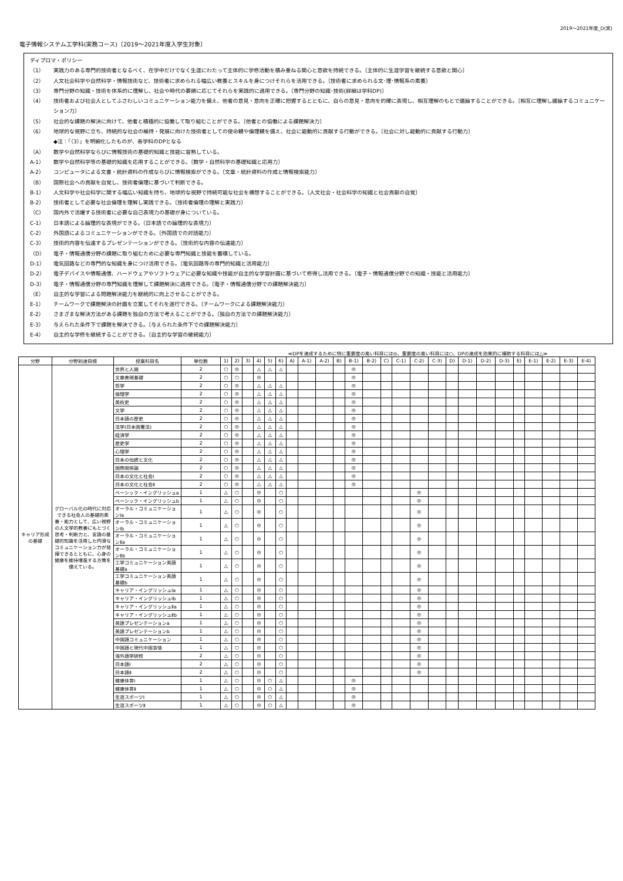2019～2021年度_D(実)
電子情報システム工学科(実務コース)〔2019～2021年度入学生対象〕
ディプロマ・ポリシー
（1） 実践力のある専門的技術者となるべく、在学中だけでなく生涯にわたって主体的に学修活動を積み重ねる関心と意欲を持続できる。〔主体的に生涯学習を継続する意欲と関心〕
（2） 人文社会科学や自然科学・情報技術など、技術者に求められる幅広い教養とスキルを身につけそれらを活用できる。〔技術者に求められる文･理･情報系の素養〕
（3） 専門分野の知識・技術を体系的に理解し、社会や時代の要請に応じてそれらを実践的に適用できる。〔専門分野の知識･技術(詳細は学科DP)〕
（4） 技術者および社会人としてふさわしいコミュニケーション能力を備え、他者の意見・意向を正確に把握するとともに、自らの意見・意向を的確に表現し、相互理解のもとで議論することができる。〔相互に理解し議論するコミュニケーション力〕
（5） 社会的な課題の解決に向けて、他者と積極的に協働して取り組むことができる。〔他者との協働による課題解決力〕
（6） 地球的な視野に立ち、持続的な社会の維持・発展に向けた技術者としての使命観や倫理観を備え、社会に能動的に貢献する行動ができる。〔社会に対し能動的に貢献する行動力〕
◆注：「（3）」を明細化したものが、各学科のDPとなる
（A） 数学や自然科学ならびに情報技術の基礎的知識と技能に習熟している。
A-1） 数学や自然科学等の基礎的知識を応用することができる。〔数学・自然科学の基礎知識と応用力〕
A-2） コンピュータによる文書・統計資料の作成ならびに情報検索ができる。〔文章・統計資料の作成と情報検索能力〕
（B） 国際社会への貢献を自覚し、技術者倫理に基づいて判断できる。
B-1） 人文科学や社会科学に関する幅広い知識を持ち、地球的な視野で持続可能な社会を構想することができる。〔人文社会・社会科学の知識と社会貢献の自覚〕
B-2） 技術者として必要な社会倫理を理解し実践できる。〔技術者倫理の理解と実践力〕
（C） 国内外で活躍する技術者に必要な自己表現力の基礎が身についている。
C-1） 日本語による論理的な表現ができる。〔日本語での論理的な表現力〕
C-2） 外国語によるコミュニケーションができる。〔外国語での対話能力〕
C-3） 技術的内容を伝達するプレゼンテーションができる。〔技術的な内容の伝達能力〕
（D） 電子・情報通信分野の課題に取り組むために必要な専門知識と技能を蓄積している。
D-1） 電気回路などの専門的な知識を身につけ活用できる。〔電気回路等の専門的知識と活用能力〕
D-2） 電子デバイスや情報通信、ハードウェアやソフトウェアに必要な知識や技能が自主的な学習計画に基づいて修得し活用できる。〔電子・情報通信分野での知識・技能と活用能力〕
D-3） 電子・情報通信分野の専門知識を理解して課題解決に適用できる。〔電子・情報通信分野での課題解決能力〕
（E） 自主的な学習による問題解決能力を継続的に向上させることができる。
E-1） チームワークで課題解決の計画を立案してそれを遂行できる。〔チームワークによる課題解決能力〕
E-2） さまざまな解決方法がある課題を独自の方法で考えることができる。〔独自の方法での課題解決能力〕
E-3） 与えられた条件下で課題を解決できる。〔与えられた条件下での課題解決能力〕
E-4） 自主的な学修を継続することができる。〔自主的な学習の継続能力〕
≪DPを達成するために特に重要度の高い科目には◎、重要度の高い科目には○、DPの達成を効果的に補助する科目には△≫
| 分野 | 分野到達目標 | 授業科目名 | 単位数 | 1) | 2) | 3) | 4) | 5) | 6) | A) | A-1) | A-2) | B) | B-1) | B-2) | C) | C-1) | C-2) | C-3) | D) | D-1) | D-2) | D-3) | E) | E-1) | E-2) | E-3) | E-4) |
| --- | --- | --- | --- | --- | --- | --- | --- | --- | --- | --- | --- | --- | --- | --- | --- | --- | --- | --- | --- | --- | --- | --- | --- | --- | --- | --- | --- | --- |
| キャリア形成の基礎 | グローバル化の時代に対応できる社会人の基礎的素養・能力として、広い視野の人文学的教養にもとづく思考・判断力と、言語の基礎的知識を活用した円滑なコミュニケーション力が発揮できるとともに、心身の健康を維持増進する方策を備えている。 | 世界と人間 | 2 | ○ | ◎ | | △ | △ | △ | | | | | ◎ | | | | | | | | | | | | | | |
| | | 文章表現基礎 | 2 | ○ | ○ | | ◎ | | | | | | | ◎ | | | | | | | | | | | | | | |
| | | 哲学 | 2 | ○ | ◎ | | △ | △ | △ | | | | | ◎ | | | | | | | | | | | | | | |
| | | 倫理学 | 2 | ○ | ◎ | | △ | △ | △ | | | | | ◎ | | | | | | | | | | | | | | |
| | | 美術史 | 2 | ○ | ◎ | | △ | △ | △ | | | | | ◎ | | | | | | | | | | | | | | |
| | | 文学 | 2 | ○ | ◎ | | △ | △ | △ | | | | | ◎ | | | | | | | | | | | | | | |
| | | 日本語の歴史 | 2 | ○ | ◎ | | △ | △ | △ | | | | | ◎ | | | | | | | | | | | | | | |
| | | 法学(日本国憲法) | 2 | ○ | ◎ | | △ | △ | △ | | | | | ◎ | | | | | | | | | | | | | | |
| | | 経済学 | 2 | ○ | ◎ | | △ | △ | △ | | | | | ◎ | | | | | | | | | | | | | | |
| | | 歴史学 | 2 | ○ | ◎ | | △ | △ | △ | | | | | ◎ | | | | | | | | | | | | | | |
| | | 心理学 | 2 | ○ | ◎ | | △ | △ | △ | | | | | ◎ | | | | | | | | | | | | | | |
| | | 日本の伝統と文化 | 2 | ○ | ◎ | | △ | △ | △ | | | | | ◎ | | | | | | | | | | | | | | |
| | | 国際関係論 | 2 | ○ | ◎ | | △ | △ | △ | | | | | ◎ | | | | | | | | | | | | | | |
| | | 日本の文化と社会Ⅰ | 2 | ○ | ◎ | | △ | △ | △ | | | | | ◎ | | | | | | | | | | | | | | |
| | | 日本の文化と社会Ⅱ | 2 | ○ | ◎ | | △ | △ | △ | | | | | ◎ | | | | | | | | | | | | | | |
| | | ベーシック・イングリッシュa | 1 | △ | ○ | | ◎ | | ○ | | | | | | | | | ◎ | | | | | | | | | | |
| | | ベーシック・イングリッシュb | 1 | △ | ○ | | ◎ | | ○ | | | | | | | | | ◎ | | | | | | | | | | |
| | | オーラル・コミュニケーションⅠa | 1 | △ | ○ | | ◎ | | ○ | | | | | | | | | ◎ | | | | | | | | | | |
| | | オーラル・コミュニケーションⅠb | 1 | △ | ○ | | ◎ | | ○ | | | | | | | | | ◎ | | | | | | | | | | |
| | | オーラル・コミュニケーションⅡa | 1 | △ | ○ | | ◎ | | ○ | | | | | | | | | ◎ | | | | | | | | | | |
| | | オーラル・コミュニケーションⅡb | 1 | △ | ○ | | ◎ | | ○ | | | | | | | | | ◎ | | | | | | | | | | |
| | | 工学コミュニケーション英語基礎a | 1 | △ | ○ | | ◎ | | ○ | | | | | | | | | ◎ | | | | | | | | | | |
| | | 工学コミュニケーション英語基礎b | 1 | △ | ○ | | ◎ | | ○ | | | | | | | | | ◎ | | | | | | | | | | |
| | | キャリア・イングリッシュⅠa | 1 | △ | ○ | | ◎ | | ○ | | | | | | | | | ◎ | | | | | | | | | | |
| | | キャリア・イングリッシュⅠb | 1 | △ | ○ | | ◎ | | ○ | | | | | | | | | ◎ | | | | | | | | | | |
| | | キャリア・イングリッシュⅡa | 1 | △ | ○ | | ◎ | | ○ | | | | | | | | | ◎ | | | | | | | | | | |
| | | キャリア・イングリッシュⅡb | 1 | △ | ○ | | ◎ | | ○ | | | | | | | | | ◎ | | | | | | | | | | |
| | | 英語プレゼンテーションa | 1 | △ | ○ | | ◎ | | ○ | | | | | | | | | ◎ | | | | | | | | | | |
| | | 英語プレゼンテーションb | 1 | △ | ○ | | ◎ | | ○ | | | | | | | | | ◎ | | | | | | | | | | |
| | | 中国語コミュニケーション | 1 | △ | ○ | | ◎ | | ○ | | | | | | | | | ◎ | | | | | | | | | | |
| | | 中国語と現代中国事情 | 1 | △ | ○ | | ◎ | | ○ | | | | | | | | | ◎ | | | | | | | | | | |
| | | 海外語学研修 | 2 | △ | ○ | | ◎ | | ○ | | | | | | | | | ◎ | | | | | | | | | | |
| | | 日本語Ⅰ | 2 | △ | ○ | | ◎ | | ○ | | | | | | | | | ◎ | | | | | | | | | | |
| | | 日本語Ⅱ | 2 | △ | ○ | | ◎ | | ○ | | | | | | | | | ◎ | | | | | | | | | | |
| | | 健康体育Ⅰ | 1 | △ | ○ | | ◎ | ○ | △ | | | | | ◎ | | | | | | | | | | | | | | |
| | | 健康体育Ⅱ | 1 | △ | ○ | | ◎ | ○ | △ | | | | | ◎ | | | | | | | | | | | | | | |
| | | 生涯スポーツⅠ | 1 | △ | ○ | | ◎ | ○ | △ | | | | | ◎ | | | | | | | | | | | | | | |
| | | 生涯スポーツⅡ | 1 | △ | ○ | | ◎ | ○ | △ | | | | | ◎ | | | | | | | | | | | | | | |